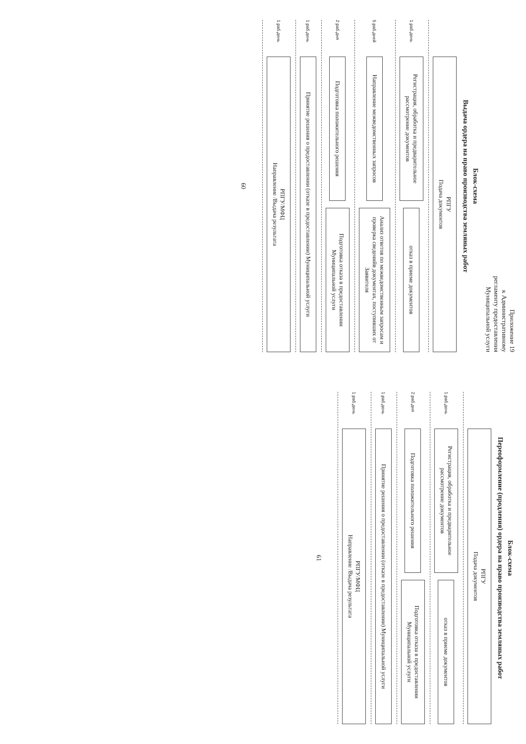Приложение 19
к Административному
регламенту предоставления
Муниципальной услуги
Блок-схема
Выдача ордера на право производства земляных работ
РПГУ
Подача документов
1 раб.день
Регистрация, обработка и предварительное рассмотрение документов
отказ в приеме документов
5 раб.дней
Направление межведомственных запросов
Анализ ответов по межведомственным запросам и проверка сведенийв документах, поступивших от Заявителя
2 раб.дня
Подготовка положительного решения
Подготовка отказа в предоставлении Муниципальной услуги
1 раб.день
Принятие решения о предоставлении (отказе в предоставлении) Муниципальной услуги
1 раб.день
РПГУ/МФЦ
Направление /Выдача результата
60
Блок-схема
Переоформление (продления) ордера на право производства земляных работ
РПГУ
Подача документов
1 раб.день
Регистрация, обработка и предварительное рассмотрение документов
отказ в приеме документов
2 раб.дня
Подготовка положительного решения
Подготовка отказа в предоставлении Муниципальной услуги
1 раб.день
Принятие решения о предоставлении (отказе в предоставлении) Муниципальной услуги
1 раб.день
РПГУ/МФЦ
Направление /Выдача результата
61